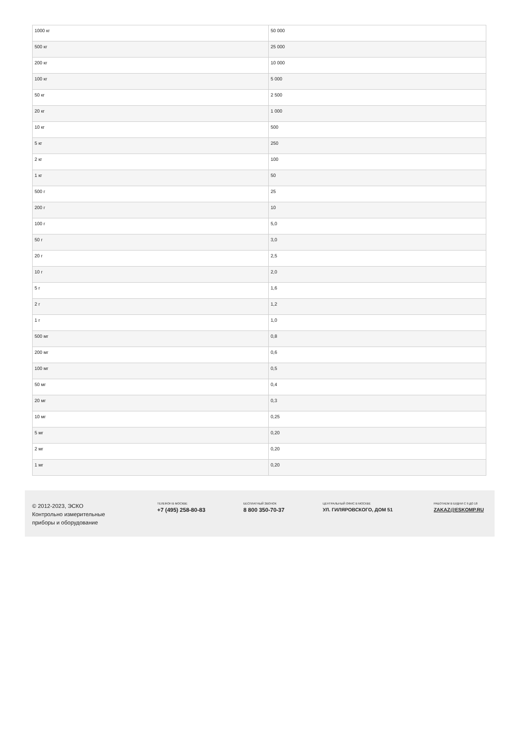| 1000 кг | 50 000 |
| 500 кг | 25 000 |
| 200 кг | 10 000 |
| 100 кг | 5 000 |
| 50 кг | 2 500 |
| 20 кг | 1 000 |
| 10 кг | 500 |
| 5 кг | 250 |
| 2 кг | 100 |
| 1 кг | 50 |
| 500 г | 25 |
| 200 г | 10 |
| 100 г | 5,0 |
| 50 г | 3,0 |
| 20 г | 2,5 |
| 10 г | 2,0 |
| 5 г | 1,6 |
| 2 г | 1,2 |
| 1 г | 1,0 |
| 500 мг | 0,8 |
| 200 мг | 0,6 |
| 100 мг | 0,5 |
| 50 мг | 0,4 |
| 20 мг | 0,3 |
| 10 мг | 0,25 |
| 5 мг | 0,20 |
| 2 мг | 0,20 |
| 1 мг | 0,20 |
© 2012-2023, ЭСКО
Контрольно измерительные
приборы и оборудование
ТЕЛЕФОН В МОСКВЕ
+7 (495) 258-80-83
БЕСПЛАТНЫЙ ЗВОНОК
8 800 350-70-37
ЦЕНТРАЛЬНЫЙ ОФИС В МОСКВЕ
УЛ. ГИЛЯРОВСКОГО, ДОМ 51
РАБОТАЕМ В БУДНИ С 9 ДО 18
ZAKAZ@ESKOMP.RU